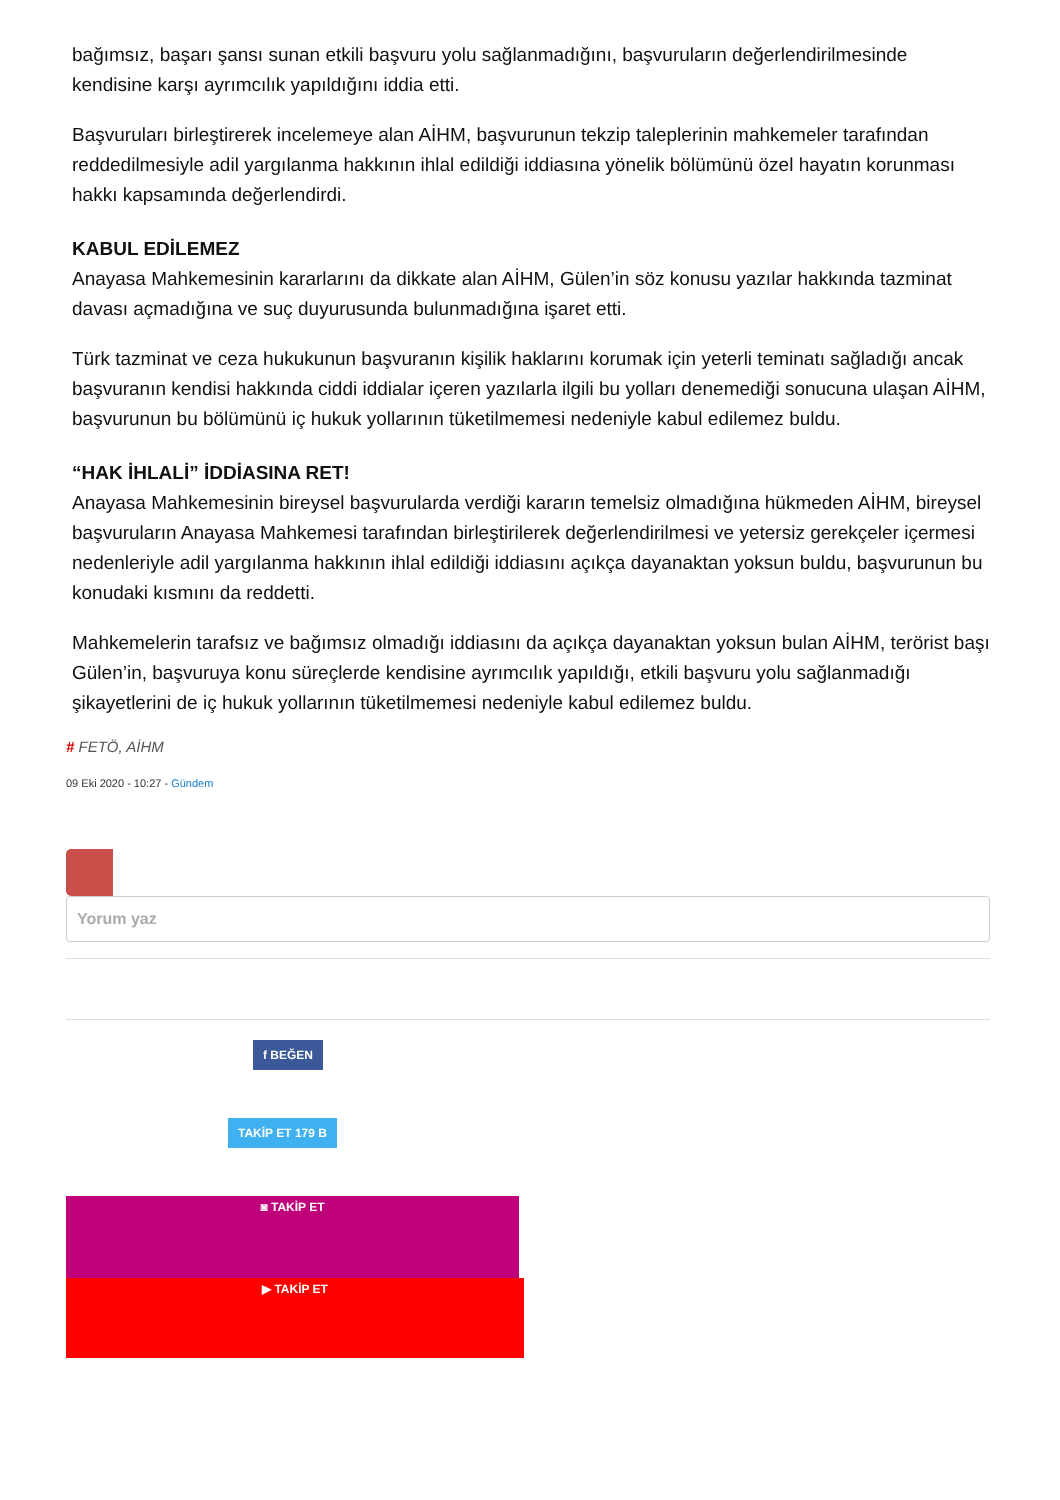bağımsız, başarı şansı sunan etkili başvuru yolu sağlanmadığını, başvuruların değerlendirilmesinde kendisine karşı ayrımcılık yapıldığını iddia etti.
Başvuruları birleştirerek incelemeye alan AİHM, başvurunun tekzip taleplerinin mahkemeler tarafından reddedilmesiyle adil yargılanma hakkının ihlal edildiği iddiasına yönelik bölümünü özel hayatın korunması hakkı kapsamında değerlendirdi.
KABUL EDİLEMEZ
Anayasa Mahkemesinin kararlarını da dikkate alan AİHM, Gülen’in söz konusu yazılar hakkında tazminat davası açmadığına ve suç duyurusunda bulunmadığına işaret etti.
Türk tazminat ve ceza hukukunun başvuranın kişilik haklarını korumak için yeterli teminatı sağladığı ancak başvuranın kendisi hakkında ciddi iddialar içeren yazılarla ilgili bu yolları denemediği sonucuna ulaşan AİHM, başvurunun bu bölümünü iç hukuk yollarının tüketilmemesi nedeniyle kabul edilemez buldu.
“HAK İHLALİ” İDDİASINA RET!
Anayasa Mahkemesinin bireysel başvurularda verdiği kararın temelsiz olmadığına hükmeden AİHM, bireysel başvuruların Anayasa Mahkemesi tarafından birleştirilerek değerlendirilmesi ve yetersiz gerekçeler içermesi nedenleriyle adil yargılanma hakkının ihlal edildiği iddiasını açıkça dayanaktan yoksun buldu, başvurunun bu konudaki kısmını da reddetti.
Mahkemelerin tarafsız ve bağımsız olmadığı iddiasını da açıkça dayanaktan yoksun bulan AİHM, terörist başı Gülen’in, başvuruya konu süreçlerde kendisine ayrımcılık yapıldığı, etkili başvuru yolu sağlanmadığı şikayetlerini de iç hukuk yollarının tüketilmemesi nedeniyle kabul edilemez buldu.
# FETÖ, AİHM
09 Eki 2020 - 10:27 - Gündem
Yorum yaz
f BEĞEN
TAKİP ET 179 B
◙ TAKİP ET
▶ TAKİP ET